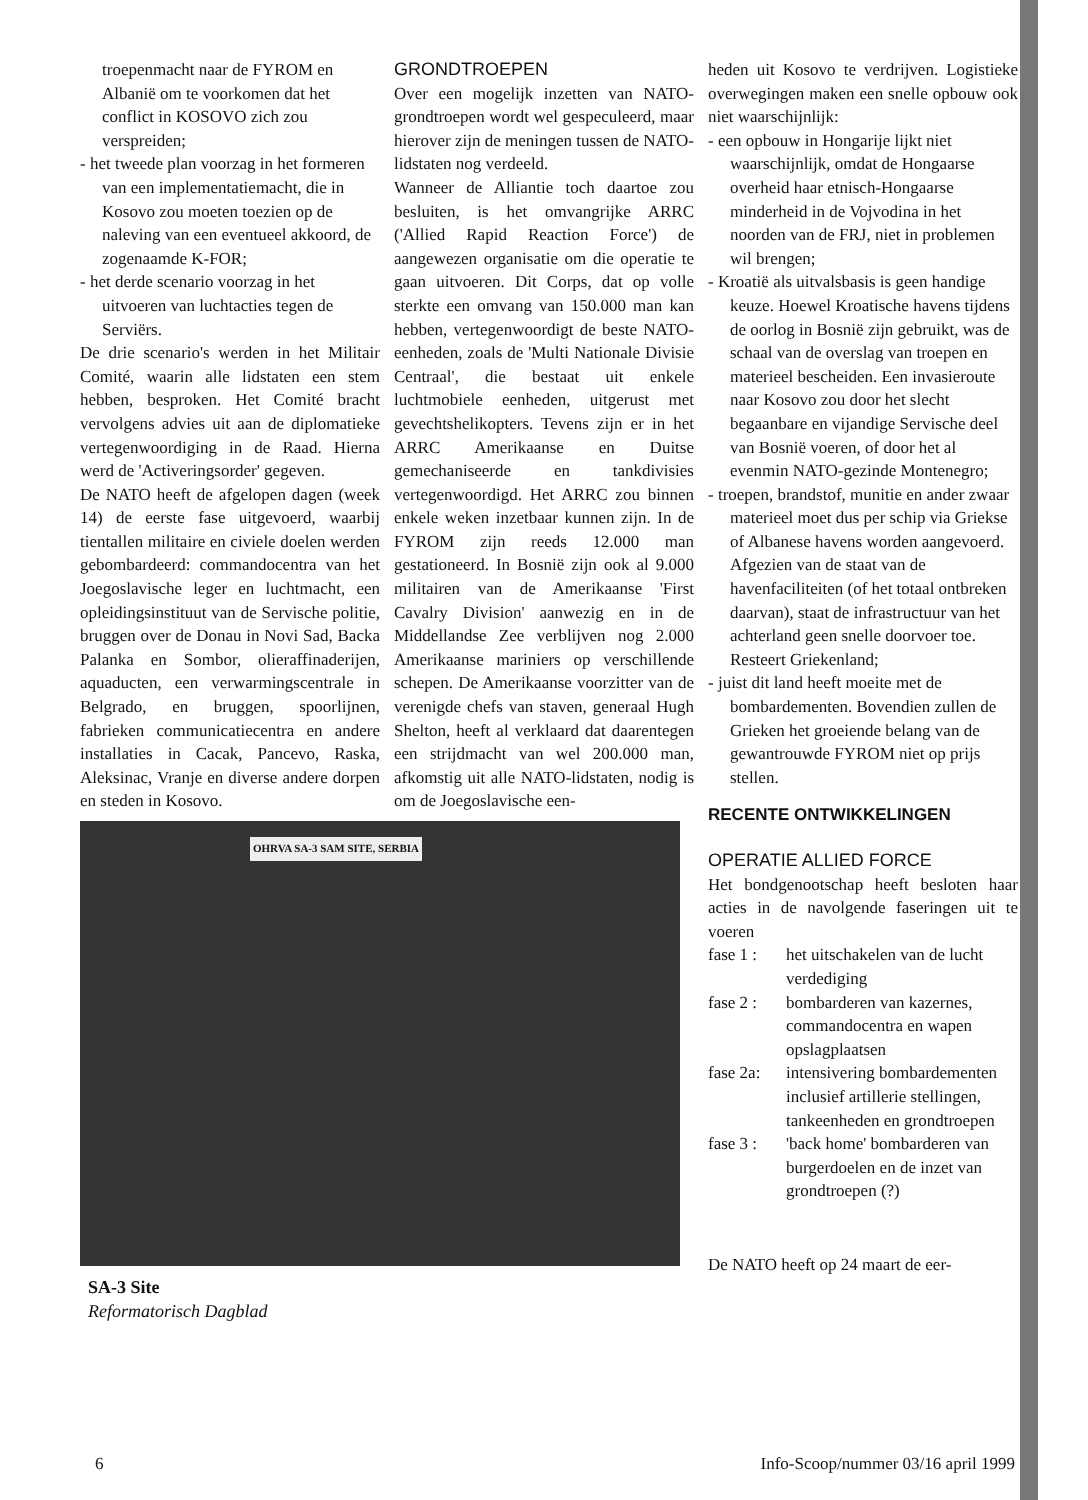troepenmacht naar de FYROM en Albanië om te voorkomen dat het conflict in KOSOVO zich zou verspreiden;
- het tweede plan voorzag in het formeren van een implementatiemacht, die in Kosovo zou moeten toezien op de naleving van een eventueel akkoord, de zogenaamde K-FOR;
- het derde scenario voorzag in het uitvoeren van luchtacties tegen de Serviërs.
De drie scenario's werden in het Militair Comité, waarin alle lidstaten een stem hebben, besproken. Het Comité bracht vervolgens advies uit aan de diplomatieke vertegenwoordiging in de Raad. Hierna werd de 'Activeringsorder' gegeven.
De NATO heeft de afgelopen dagen (week 14) de eerste fase uitgevoerd, waarbij tientallen militaire en civiele doelen werden gebombardeerd: commandocentra van het Joegoslavische leger en luchtmacht, een opleidingsinstituut van de Servische politie, bruggen over de Donau in Novi Sad, Backa Palanka en Sombor, olieraffinaderijen, aquaducten, een verwarmingscentrale in Belgrado, en bruggen, spoorlijnen, fabrieken communicatiecentra en andere installaties in Cacak, Pancevo, Raska, Aleksinac, Vranje en diverse andere dorpen en steden in Kosovo.
OHRVA SA-3 SAM SITE, SERBIA
SA-3 Site
Reformatorisch Dagblad
GRONDTROEPEN
Over een mogelijk inzetten van NATO-grondtroepen wordt wel gespeculeerd, maar hierover zijn de meningen tussen de NATO-lidstaten nog verdeeld.
Wanneer de Alliantie toch daartoe zou besluiten, is het omvangrijke ARRC ('Allied Rapid Reaction Force') de aangewezen organisatie om die operatie te gaan uitvoeren. Dit Corps, dat op volle sterkte een omvang van 150.000 man kan hebben, vertegenwoordigt de beste NATO-eenheden, zoals de 'Multi Nationale Divisie Centraal', die bestaat uit enkele luchtmobiele eenheden, uitgerust met gevechtshelikopters. Tevens zijn er in het ARRC Amerikaanse en Duitse gemechaniseerde en tankdivisies vertegenwoordigd. Het ARRC zou binnen enkele weken inzetbaar kunnen zijn. In de FYROM zijn reeds 12.000 man gestationeerd. In Bosnië zijn ook al 9.000 militairen van de Amerikaanse 'First Cavalry Division' aanwezig en in de Middellandse Zee verblijven nog 2.000 Amerikaanse mariniers op verschillende schepen. De Amerikaanse voorzitter van de verenigde chefs van staven, generaal Hugh Shelton, heeft al verklaard dat daarentegen een strijdmacht van wel 200.000 man, afkomstig uit alle NATO-lidstaten, nodig is om de Joegoslavische een-
heden uit Kosovo te verdrijven. Logistieke overwegingen maken een snelle opbouw ook niet waarschijnlijk:
- een opbouw in Hongarije lijkt niet waarschijnlijk, omdat de Hongaarse overheid haar etnisch-Hongaarse minderheid in de Vojvodina in het noorden van de FRJ, niet in problemen wil brengen;
- Kroatië als uitvalsbasis is geen handige keuze. Hoewel Kroatische havens tijdens de oorlog in Bosnië zijn gebruikt, was de schaal van de overslag van troepen en materieel bescheiden. Een invasieroute naar Kosovo zou door het slecht begaanbare en vijandige Servische deel van Bosnië voeren, of door het al evenmin NATO-gezinde Montenegro;
- troepen, brandstof, munitie en ander zwaar materieel moet dus per schip via Griekse of Albanese havens worden aangevoerd. Afgezien van de staat van de havenfaciliteiten (of het totaal ontbreken daarvan), staat de infrastructuur van het achterland geen snelle doorvoer toe. Resteert Griekenland;
- juist dit land heeft moeite met de bombardementen. Bovendien zullen de Grieken het groeiende belang van de gewantrouwde FYROM niet op prijs stellen.
RECENTE ONTWIKKELINGEN
OPERATIE ALLIED FORCE
Het bondgenootschap heeft besloten haar acties in de navolgende faseringen uit te voeren
fase 1 : het uitschakelen van de lucht verdediging
fase 2 : bombarderen van kazernes, commandocentra en wapen opslagplaatsen
fase 2a: intensivering bombardementen inclusief artillerie stellingen, tankeenheden en grondtroepen
fase 3 : 'back home' bombarderen van burgerdoelen en de inzet van grondtroepen (?)
De NATO heeft op 24 maart de eer-
6 Info-Scoop/nummer 03/16 april 1999